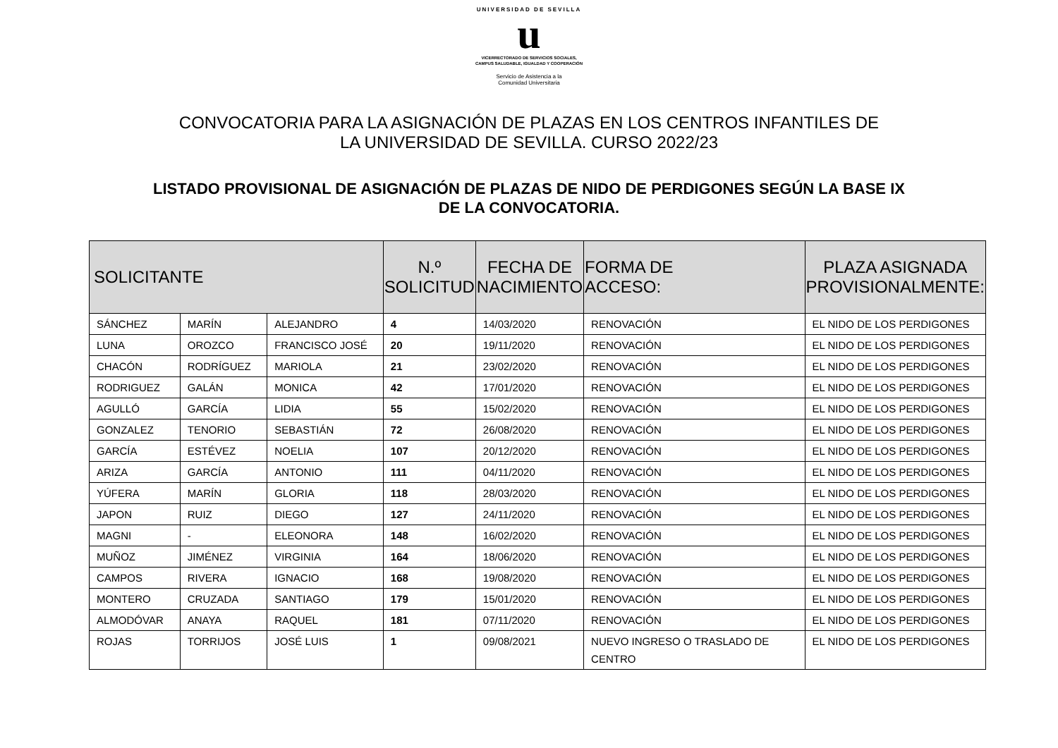UNIVERSIDAD DE SEVILLA
u
VICERRECTORADO DE SERVICIOS SOCIALES,
CAMPUS SALUDABLE, IGUALDAD Y COOPERACIÓN
Servicio de Asistencia a la
Comunidad Universitaria
CONVOCATORIA PARA LA ASIGNACIÓN DE PLAZAS EN LOS CENTROS INFANTILES DE
LA UNIVERSIDAD DE SEVILLA. CURSO 2022/23
LISTADO PROVISIONAL DE ASIGNACIÓN DE PLAZAS DE NIDO DE PERDIGONES SEGÚN LA BASE IX
DE LA CONVOCATORIA.
| SOLICITANTE | | | N.º SOLICITUD | FECHA DE NACIMIENTO | FORMA DE ACCESO: | PLAZA ASIGNADA PROVISIONALMENTE: |
| --- | --- | --- | --- | --- | --- | --- |
| SÁNCHEZ | MARÍN | ALEJANDRO | 4 | 14/03/2020 | RENOVACIÓN | EL NIDO DE LOS PERDIGONES |
| LUNA | OROZCO | FRANCISCO JOSÉ | 20 | 19/11/2020 | RENOVACIÓN | EL NIDO DE LOS PERDIGONES |
| CHACÓN | RODRÍGUEZ | MARIOLA | 21 | 23/02/2020 | RENOVACIÓN | EL NIDO DE LOS PERDIGONES |
| RODRIGUEZ | GALÁN | MONICA | 42 | 17/01/2020 | RENOVACIÓN | EL NIDO DE LOS PERDIGONES |
| AGULLÓ | GARCÍA | LIDIA | 55 | 15/02/2020 | RENOVACIÓN | EL NIDO DE LOS PERDIGONES |
| GONZALEZ | TENORIO | SEBASTIÁN | 72 | 26/08/2020 | RENOVACIÓN | EL NIDO DE LOS PERDIGONES |
| GARCÍA | ESTÉVEZ | NOELIA | 107 | 20/12/2020 | RENOVACIÓN | EL NIDO DE LOS PERDIGONES |
| ARIZA | GARCÍA | ANTONIO | 111 | 04/11/2020 | RENOVACIÓN | EL NIDO DE LOS PERDIGONES |
| YÚFERA | MARÍN | GLORIA | 118 | 28/03/2020 | RENOVACIÓN | EL NIDO DE LOS PERDIGONES |
| JAPON | RUIZ | DIEGO | 127 | 24/11/2020 | RENOVACIÓN | EL NIDO DE LOS PERDIGONES |
| MAGNI | - | ELEONORA | 148 | 16/02/2020 | RENOVACIÓN | EL NIDO DE LOS PERDIGONES |
| MUÑOZ | JIMÉNEZ | VIRGINIA | 164 | 18/06/2020 | RENOVACIÓN | EL NIDO DE LOS PERDIGONES |
| CAMPOS | RIVERA | IGNACIO | 168 | 19/08/2020 | RENOVACIÓN | EL NIDO DE LOS PERDIGONES |
| MONTERO | CRUZADA | SANTIAGO | 179 | 15/01/2020 | RENOVACIÓN | EL NIDO DE LOS PERDIGONES |
| ALMODÓVAR | ANAYA | RAQUEL | 181 | 07/11/2020 | RENOVACIÓN | EL NIDO DE LOS PERDIGONES |
| ROJAS | TORRIJOS | JOSÉ LUIS | 1 | 09/08/2021 | NUEVO INGRESO O TRASLADO DE CENTRO | EL NIDO DE LOS PERDIGONES |